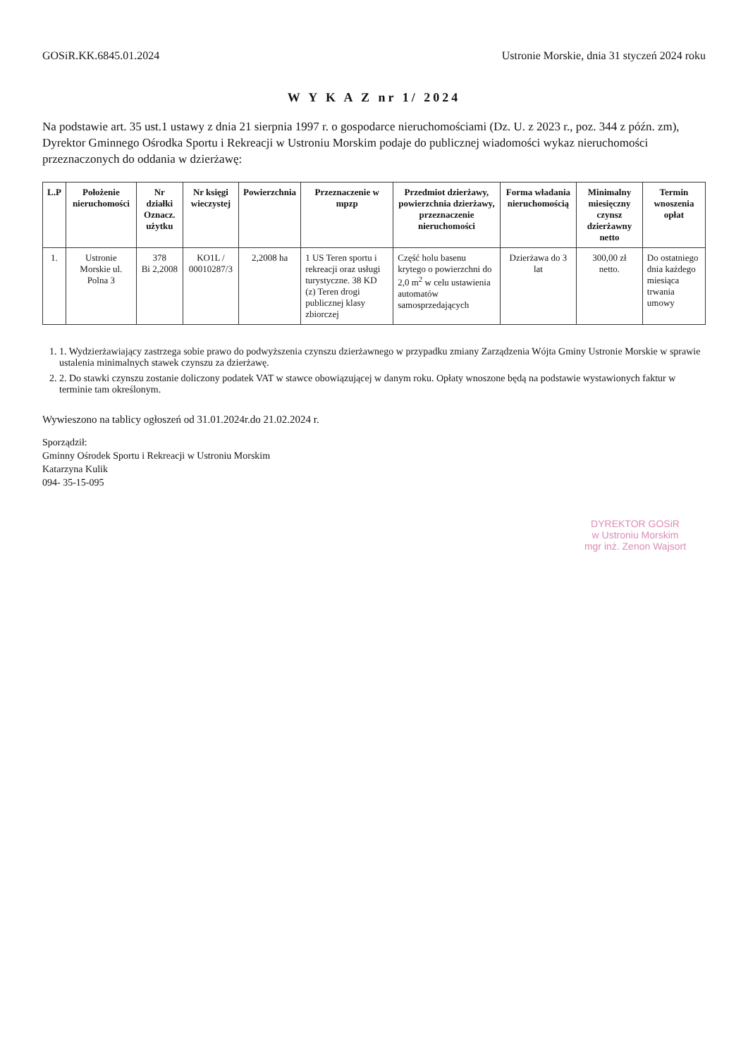GOSiR.KK.6845.01.2024 Ustronie Morskie, dnia 31 styczeń 2024 roku
W Y K A Z nr 1/ 2024
Na podstawie art. 35 ust.1 ustawy z dnia 21 sierpnia 1997 r. o gospodarce nieruchomościami (Dz. U. z 2023 r., poz. 344 z późn. zm), Dyrektor Gminnego Ośrodka Sportu i Rekreacji w Ustroniu Morskim podaje do publicznej wiadomości wykaz nieruchomości przeznaczonych do oddania w dzierżawę:
| L.P | Położenie nieruchomości | Nr działki Oznacz. użytku | Nr księgi wieczystej | Powierzchnia | Przeznaczenie w mpzp | Przedmiot dzierżawy, powierzchnia dzierżawy, przeznaczenie nieruchomości | Forma władania nieruchomością | Minimalny miesięczny czynsz dzierżawny netto | Termin wnoszenia opłat |
| --- | --- | --- | --- | --- | --- | --- | --- | --- | --- |
| 1. | Ustronie Morskie ul. Polna 3 | 378 Bi 2,2008 | KO1L / 00010287/3 | 2,2008 ha | 1 US Teren sportu i rekreacji oraz usługi turystyczne. 38 KD (z) Teren drogi publicznej klasy zbiorczej | Część holu basenu krytego o powierzchni do 2,0 m<sup>2</sup> w celu ustawienia automatów samosprzedających | Dzierżawa do 3 lat | 300,00 zł netto. | Do ostatniego dnia każdego miesiąca trwania umowy |
1. 1. Wydzierżawiający zastrzega sobie prawo do podwyższenia czynszu dzierżawnego w przypadku zmiany Zarządzenia Wójta Gminy Ustronie Morskie w sprawie ustalenia minimalnych stawek czynszu za dzierżawę.
2. 2. Do stawki czynszu zostanie doliczony podatek VAT w stawce obowiązującej w danym roku. Opłaty wnoszone będą na podstawie wystawionych faktur w terminie tam określonym.
Wywieszono na tablicy ogłoszeń od 31.01.2024r.do 21.02.2024 r.
Sporządził:
Gminny Ośrodek Sportu i Rekreacji w Ustroniu Morskim
Katarzyna Kulik
094- 35-15-095
DYREKTOR GOSiR
w Ustroniu Morskim
mgr inż. Zenon Wajsort